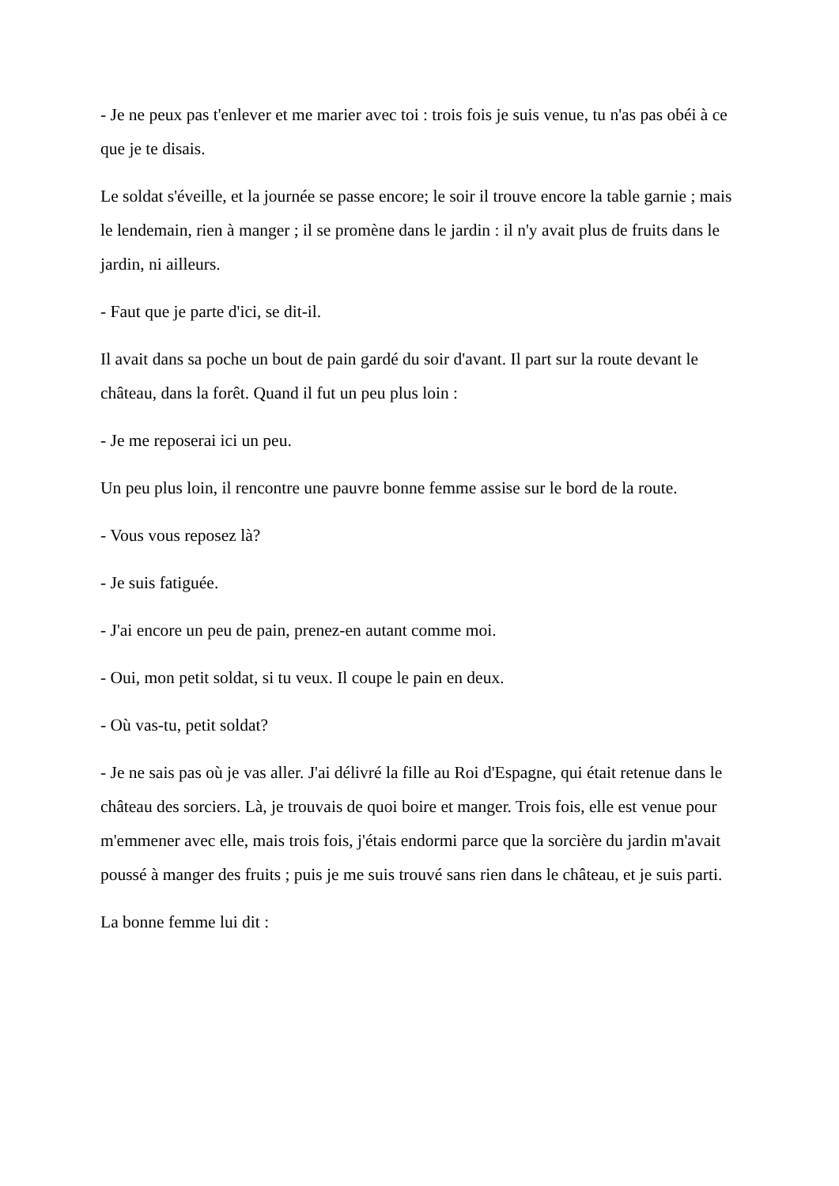- Je ne peux pas t'enlever et me marier avec toi : trois fois je suis venue, tu n'as pas obéi à ce que je te disais.
Le soldat s'éveille, et la journée se passe encore; le soir il trouve encore la table garnie ; mais le lendemain, rien à manger ; il se promène dans le jardin : il n'y avait plus de fruits dans le jardin, ni ailleurs.
- Faut que je parte d'ici, se dit-il.
Il avait dans sa poche un bout de pain gardé du soir d'avant. Il part sur la route devant le château, dans la forêt. Quand il fut un peu plus loin :
- Je me reposerai ici un peu.
Un peu plus loin, il rencontre une pauvre bonne femme assise sur le bord de la route.
- Vous vous reposez là?
- Je suis fatiguée.
- J'ai encore un peu de pain, prenez-en autant comme moi.
- Oui, mon petit soldat, si tu veux. Il coupe le pain en deux.
- Où vas-tu, petit soldat?
- Je ne sais pas où je vas aller. J'ai délivré la fille au Roi d'Espagne, qui était retenue dans le château des sorciers. Là, je trouvais de quoi boire et manger. Trois fois, elle est venue pour m'emmener avec elle, mais trois fois, j'étais endormi parce que la sorcière du jardin m'avait poussé à manger des fruits ; puis je me suis trouvé sans rien dans le château, et je suis parti.
La bonne femme lui dit :